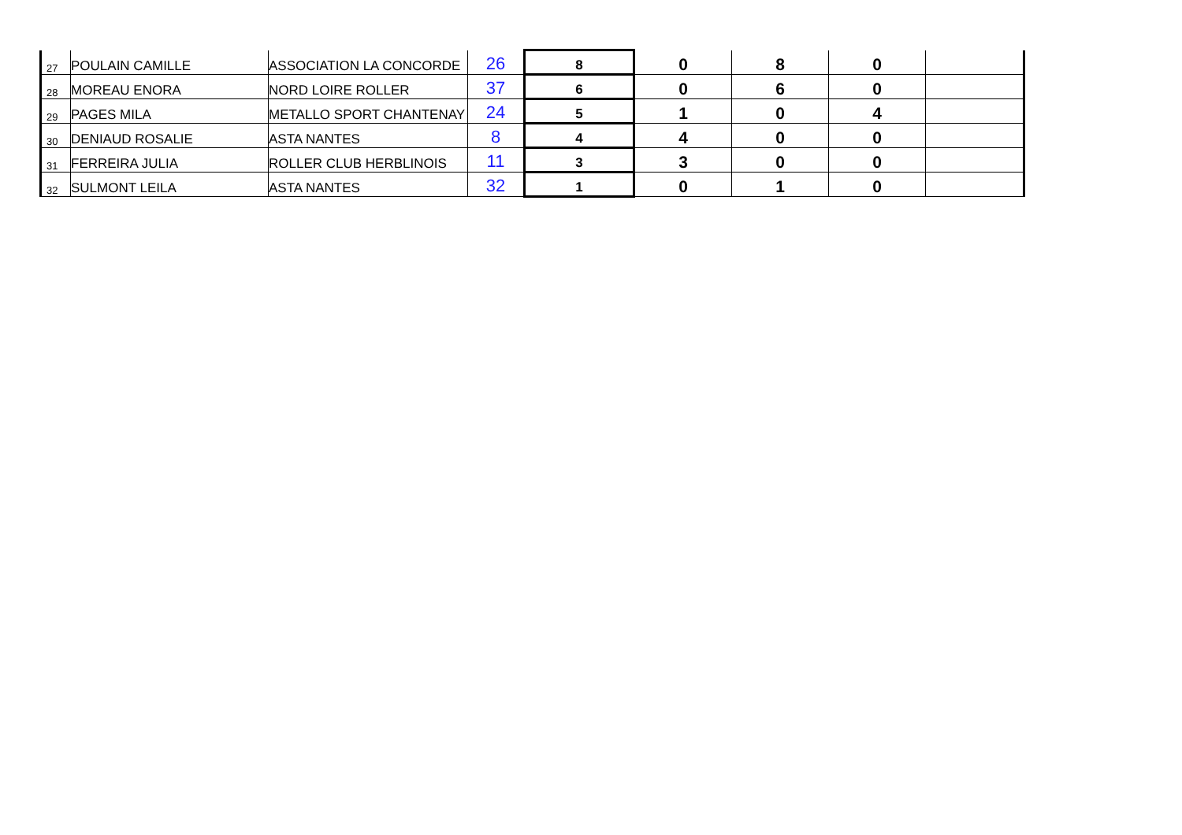| 27 | POULAIN CAMILLE | ASSOCIATION LA CONCORDE | 26 | 8 | 0 | 8 | 0 | |
| 28 | MOREAU ENORA | NORD LOIRE ROLLER | 37 | 6 | 0 | 6 | 0 | |
| 29 | PAGES MILA | METALLO SPORT CHANTENAY | 24 | 5 | 1 | 0 | 4 | |
| 30 | DENIAUD ROSALIE | ASTA NANTES | 8 | 4 | 4 | 0 | 0 | |
| 31 | FERREIRA JULIA | ROLLER CLUB HERBLINOIS | 11 | 3 | 3 | 0 | 0 | |
| 32 | SULMONT LEILA | ASTA NANTES | 32 | 1 | 0 | 1 | 0 | |